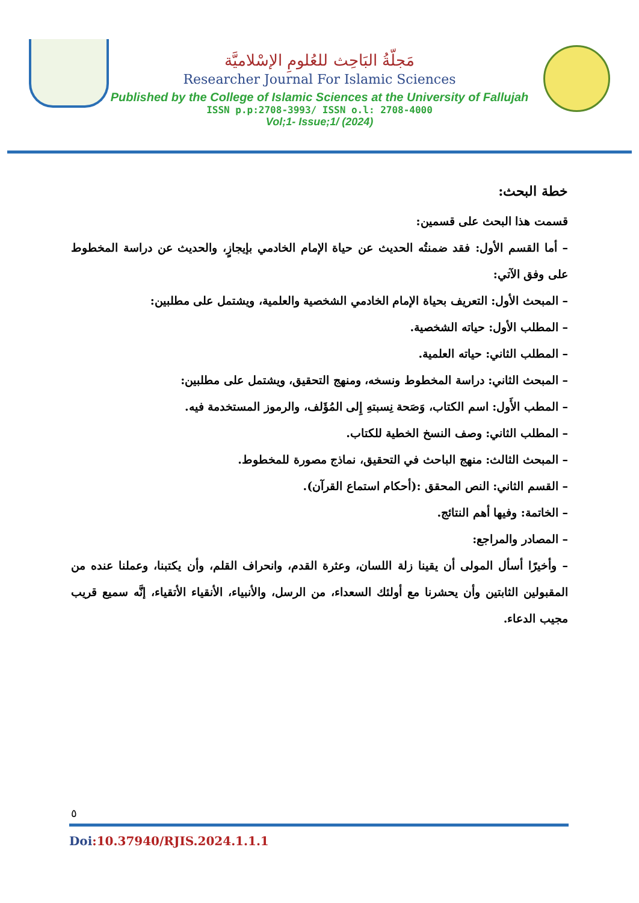مَجلّةُ البَاحِث للعُلومِ الإسْلاميَّة
Researcher Journal For Islamic Sciences
Published by the College of Islamic Sciences at the University of Fallujah
ISSN p.p:2708-3993/ ISSN o.l: 2708-4000
Vol;1- Issue;1/ (2024)
خطة البحث:
قسمت هذا البحث على قسمين:
– أما القسم الأول: فقد ضمنتُه الحديث عن حياة الإمام الخادمي بإيجازٍ، والحديث عن دراسة المخطوط على وفق الآتي:
– المبحث الأول: التعريف بحياة الإمام الخادمي الشخصية والعلمية، ويشتمل على مطلبين:
– المطلب الأول: حياته الشخصية.
– المطلب الثاني: حياته العلمية.
– المبحث الثاني: دراسة المخطوط ونسخه، ومنهج التحقيق، ويشتمل على مطلبين:
– المطب الأَول: اسم الكتاب، وَصَحة نِسبتهِ إِلى المُؤَلف، والرموز المستخدمة فيه.
– المطلب الثاني: وصف النسخ الخطية للكتاب.
– المبحث الثالث: منهج الباحث في التحقيق، نماذج مصورة للمخطوط.
– القسم الثاني: النص المحقق :(أحكام استماع القرآن).
– الخاتمة: وفيها أهم النتائج.
– المصادر والمراجع:
– وأخيرًا أسأل المولى أن يقينا زلة اللسان، وعثرة القدم، وانحراف القلم، وأن يكتبنا، وعملنا عنده من المقبولين الثابتين وأن يحشرنا مع أولئك السعداء، من الرسل، والأنبياء، الأنقياء الأتقياء، إنَّه سميع قريب مجيب الدعاء.
٥
Doi:10.37940/RJIS.2024.1.1.1